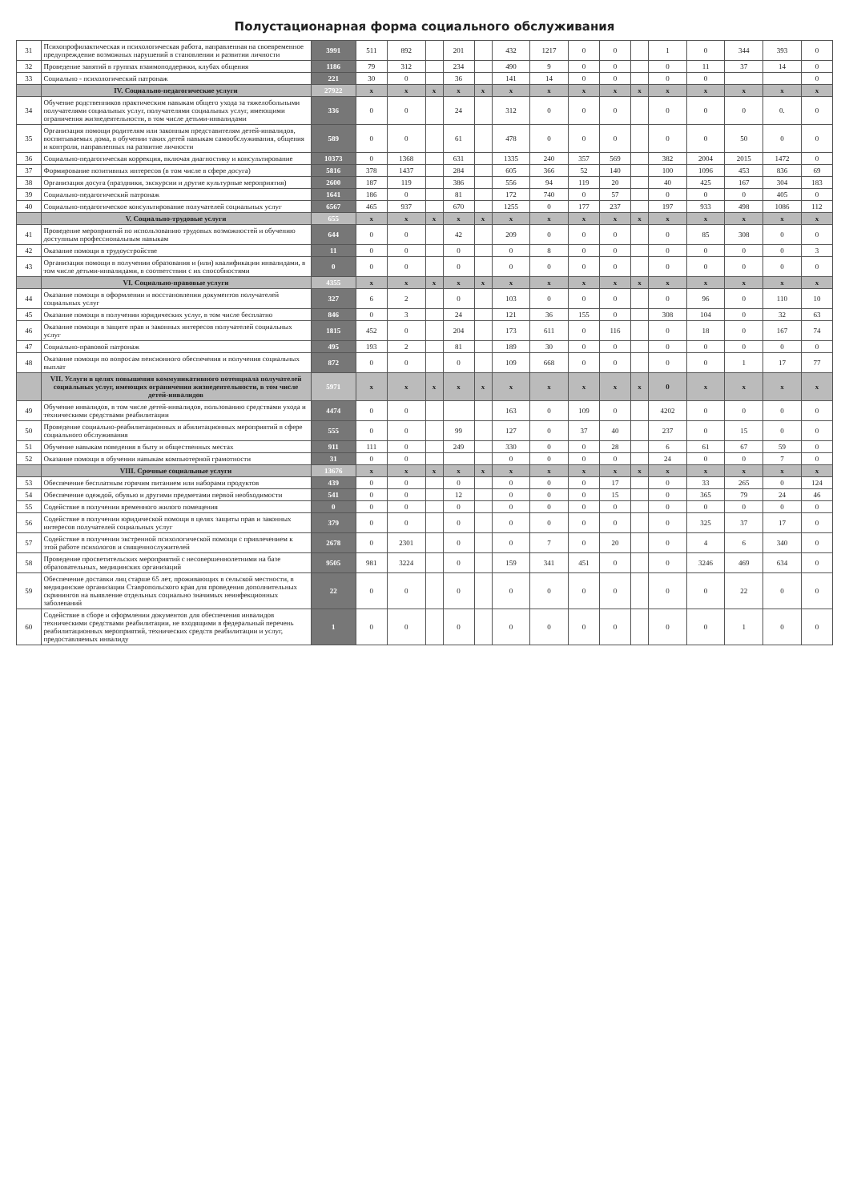Полустационарная форма социального обслуживания
| 31 | Психопрофилактическая и психологическая работа, направленная на своевременное предупреждение возможных нарушений в становлении и развитии личности | 3991 | 511 | 892 | | 201 | | 432 | 1217 | 0 | 0 | | 1 | 0 | 344 | 393 | 0 |
| 32 | Проведение занятий в группах взаимоподдержки, клубах общения | 1186 | 79 | 312 | | 234 | | 490 | 9 | 0 | 0 | | 0 | 11 | 37 | 14 | 0 |
| 33 | Социально - психологический патронаж | 221 | 30 | 0 | | 36 | | 141 | 14 | 0 | 0 | | 0 | 0 | | | 0 |
| | IV. Социально-педагогические услуги | 27922 | x | x | x | x | x | x | x | x | x | x | x | x | x | x | x |
| 34 | Обучение родственников практическим навыкам общего ухода за тяжелобольными получателями социальных услуг, получателями социальных услуг, имеющими ограничения жизнедеятельности, в том числе детьми-инвалидами | 336 | 0 | 0 | | 24 | | 312 | 0 | 0 | 0 | | 0 | 0 | 0 | 0. | 0 |
| 35 | Организация помощи родителям или законным представителям детей-инвалидов, воспитываемых дома, в обучении таких детей навыкам самообслуживания, общения и контроля, направленных на развитие личности | 589 | 0 | 0 | | 61 | | 478 | 0 | 0 | 0 | | 0 | 0 | 50 | 0 | 0 |
| 36 | Социально-педагогическая коррекция, включая диагностику и консультирование | 10373 | 0 | 1368 | | 631 | | 1335 | 240 | 357 | 569 | | 382 | 2004 | 2015 | 1472 | 0 |
| 37 | Формирование позитивных интересов (в том числе в сфере досуга) | 5816 | 378 | 1437 | | 284 | | 605 | 366 | 52 | 140 | | 100 | 1096 | 453 | 836 | 69 |
| 38 | Организация досуга (праздники, экскурсии и другие культурные мероприятия) | 2600 | 187 | 119 | | 386 | | 556 | 94 | 119 | 20 | | 40 | 425 | 167 | 304 | 183 |
| 39 | Социально-педагогический патронаж | 1641 | 186 | 0 | | 81 | | 172 | 740 | 0 | 57 | | 0 | 0 | 0 | 405 | 0 |
| 40 | Социально-педагогическое консультирование получателей социальных услуг | 6567 | 465 | 937 | | 670 | | 1255 | 0 | 177 | 237 | | 197 | 933 | 498 | 1086 | 112 |
| | V. Социально-трудовые услуги | 655 | x | x | x | x | x | x | x | x | x | x | x | x | x | x | x |
| 41 | Проведение мероприятий по использованию трудовых возможностей и обучению доступным профессиональным навыкам | 644 | 0 | 0 | | 42 | | 209 | 0 | 0 | 0 | | 0 | 85 | 308 | 0 | 0 |
| 42 | Оказание помощи в трудоустройстве | 11 | 0 | 0 | | 0 | | 0 | 8 | 0 | 0 | | 0 | 0 | 0 | 0 | 3 |
| 43 | Организация помощи в получении образования и (или) квалификации инвалидами, в том числе детьми-инвалидами, в соответствии с их способностями | 0 | 0 | 0 | | 0 | | 0 | 0 | 0 | 0 | | 0 | 0 | 0 | 0 | 0 |
| | VI. Социально-правовые услуги | 4355 | x | x | x | x | x | x | x | x | x | x | x | x | x | x | x |
| 44 | Оказание помощи в оформлении и восстановлении документов получателей социальных услуг | 327 | 6 | 2 | | 0 | | 103 | 0 | 0 | 0 | | 0 | 96 | 0 | 110 | 10 |
| 45 | Оказание помощи в получении юридических услуг, в том числе бесплатно | 846 | 0 | 3 | | 24 | | 121 | 36 | 155 | 0 | | 308 | 104 | 0 | 32 | 63 |
| 46 | Оказание помощи в защите прав и законных интересов получателей социальных услуг | 1815 | 452 | 0 | | 204 | | 173 | 611 | 0 | 116 | | 0 | 18 | 0 | 167 | 74 |
| 47 | Социально-правовой патронаж | 495 | 193 | 2 | | 81 | | 189 | 30 | 0 | 0 | | 0 | 0 | 0 | 0 | 0 |
| 48 | Оказание помощи по вопросам пенсионного обеспечения и получения социальных выплат | 872 | 0 | 0 | | 0 | | 109 | 668 | 0 | 0 | | 0 | 0 | 1 | 17 | 77 |
| | VII. Услуги в целях повышения коммуникативного потенциала получателей социальных услуг, имеющих ограничения жизнедеятельности, в том числе детей-инвалидов | 5971 | x | x | x | x | x | x | x | x | x | x | 0 | x | x | x | x |
| 49 | Обучение инвалидов, в том числе детей-инвалидов, пользованию средствами ухода и техническими средствами реабилитации | 4474 | 0 | 0 | | | | 163 | 0 | 109 | 0 | | 4202 | 0 | 0 | 0 | 0 |
| 50 | Проведение социально-реабилитационных и абилитационных мероприятий в сфере социального обслуживания | 555 | 0 | 0 | | 99 | | 127 | 0 | 37 | 40 | | 237 | 0 | 15 | 0 | 0 |
| 51 | Обучение навыкам поведения в быту и общественных местах | 911 | 111 | 0 | | 249 | | 330 | 0 | 0 | 28 | | 6 | 61 | 67 | 59 | 0 |
| 52 | Оказание помощи в обучении навыкам компьютерной грамотности | 31 | 0 | 0 | | | | 0 | 0 | 0 | 0 | | 24 | 0 | 0 | 7 | 0 |
| | VIII. Срочные социальные услуги | 13676 | x | x | x | x | x | x | x | x | x | x | x | x | x | x | x |
| 53 | Обеспечение бесплатным горячим питанием или наборами продуктов | 439 | 0 | 0 | | 0 | | 0 | 0 | 0 | 17 | | 0 | 33 | 265 | 0 | 124 |
| 54 | Обеспечение одеждой, обувью и другими предметами первой необходимости | 541 | 0 | 0 | | 12 | | 0 | 0 | 0 | 15 | | 0 | 365 | 79 | 24 | 46 |
| 55 | Содействие в получении временного жилого помещения | 0 | 0 | 0 | | 0 | | 0 | 0 | 0 | 0 | | 0 | 0 | 0 | 0 | 0 |
| 56 | Содействие в получении юридической помощи в целях защиты прав и законных интересов получателей социальных услуг | 379 | 0 | 0 | | 0 | | 0 | 0 | 0 | 0 | | 0 | 325 | 37 | 17 | 0 |
| 57 | Содействие в получении экстренной психологической помощи с привлечением к этой работе психологов и священнослужителей | 2678 | 0 | 2301 | | 0 | | 0 | 7 | 0 | 20 | | 0 | 4 | 6 | 340 | 0 |
| 58 | Проведение просветительских мероприятий с несовершеннолетними на базе образовательных, медицинских организаций | 9505 | 981 | 3224 | | 0 | | 159 | 341 | 451 | 0 | | 0 | 3246 | 469 | 634 | 0 |
| 59 | Обеспечение доставки лиц старше 65 лет, проживающих в сельской местности, в медицинские организации Ставропольского края для проведения дополнительных скринингов на выявление отдельных социально значимых неинфекционных заболеваний | 22 | 0 | 0 | | 0 | | 0 | 0 | 0 | 0 | | 0 | 0 | 22 | 0 | 0 |
| 60 | Содействие в сборе и оформлении документов для обеспечения инвалидов техническими средствами реабилитации, не входящими в федеральный перечень реабилитационных мероприятий, технических средств реабилитации и услуг, предоставляемых инвалиду | 1 | 0 | 0 | | 0 | | 0 | 0 | 0 | 0 | | 0 | 0 | 1 | 0 | 0 |